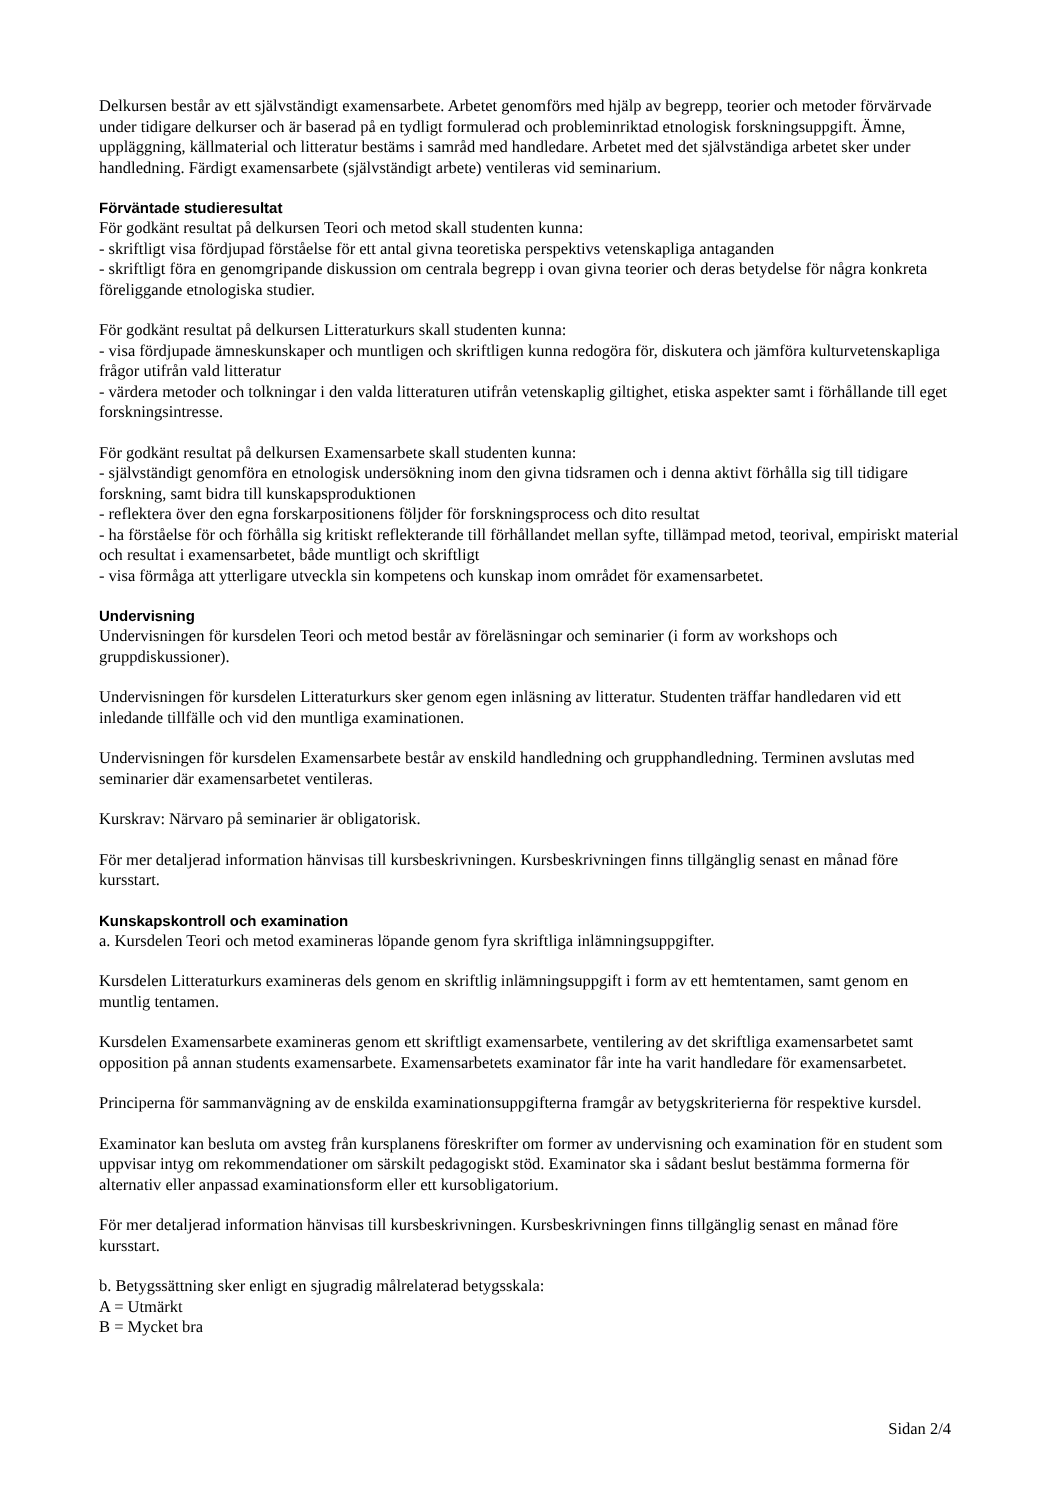Delkursen består av ett självständigt examensarbete. Arbetet genomförs med hjälp av begrepp, teorier och metoder förvärvade under tidigare delkurser och är baserad på en tydligt formulerad och probleminriktad etnologisk forskningsuppgift. Ämne, uppläggning, källmaterial och litteratur bestäms i samråd med handledare. Arbetet med det självständiga arbetet sker under handledning. Färdigt examensarbete (självständigt arbete) ventileras vid seminarium.
Förväntade studieresultat
För godkänt resultat på delkursen Teori och metod skall studenten kunna:
- skriftligt visa fördjupad förståelse för ett antal givna teoretiska perspektivs vetenskapliga antaganden
- skriftligt föra en genomgripande diskussion om centrala begrepp i ovan givna teorier och deras betydelse för några konkreta föreliggande etnologiska studier.
För godkänt resultat på delkursen Litteraturkurs skall studenten kunna:
- visa fördjupade ämneskunskaper och muntligen och skriftligen kunna redogöra för, diskutera och jämföra kulturvetenskapliga frågor utifrån vald litteratur
- värdera metoder och tolkningar i den valda litteraturen utifrån vetenskaplig giltighet, etiska aspekter samt i förhållande till eget forskningsintresse.
För godkänt resultat på delkursen Examensarbete skall studenten kunna:
- självständigt genomföra en etnologisk undersökning inom den givna tidsramen och i denna aktivt förhålla sig till tidigare forskning, samt bidra till kunskapsproduktionen
- reflektera över den egna forskarpositionens följder för forskningsprocess och dito resultat
- ha förståelse för och förhålla sig kritiskt reflekterande till förhållandet mellan syfte, tillämpad metod, teorival, empiriskt material och resultat i examensarbetet, både muntligt och skriftligt
- visa förmåga att ytterligare utveckla sin kompetens och kunskap inom området för examensarbetet.
Undervisning
Undervisningen för kursdelen Teori och metod består av föreläsningar och seminarier (i form av workshops och gruppdiskussioner).
Undervisningen för kursdelen Litteraturkurs sker genom egen inläsning av litteratur. Studenten träffar handledaren vid ett inledande tillfälle och vid den muntliga examinationen.
Undervisningen för kursdelen Examensarbete består av enskild handledning och grupphandledning. Terminen avslutas med seminarier där examensarbetet ventileras.
Kurskrav: Närvaro på seminarier är obligatorisk.
För mer detaljerad information hänvisas till kursbeskrivningen. Kursbeskrivningen finns tillgänglig senast en månad före kursstart.
Kunskapskontroll och examination
a. Kursdelen Teori och metod examineras löpande genom fyra skriftliga inlämningsuppgifter.
Kursdelen Litteraturkurs examineras dels genom en skriftlig inlämningsuppgift i form av ett hemtentamen, samt genom en muntlig tentamen.
Kursdelen Examensarbete examineras genom ett skriftligt examensarbete, ventilering av det skriftliga examensarbetet samt opposition på annan students examensarbete. Examensarbetets examinator får inte ha varit handledare för examensarbetet.
Principerna för sammanvägning av de enskilda examinationsuppgifterna framgår av betygskriterierna för respektive kursdel.
Examinator kan besluta om avsteg från kursplanens föreskrifter om former av undervisning och examination för en student som uppvisar intyg om rekommendationer om särskilt pedagogiskt stöd. Examinator ska i sådant beslut bestämma formerna för alternativ eller anpassad examinationsform eller ett kursobligatorium.
För mer detaljerad information hänvisas till kursbeskrivningen. Kursbeskrivningen finns tillgänglig senast en månad före kursstart.
b. Betygssättning sker enligt en sjugradig målrelaterad betygsskala:
A = Utmärkt
B = Mycket bra
Sidan 2/4